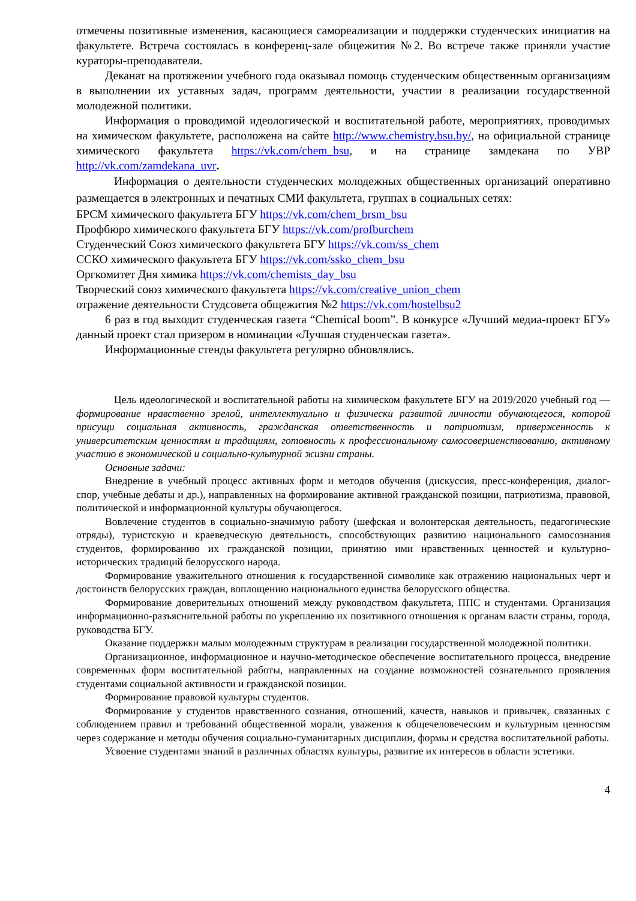отмечены позитивные изменения, касающиеся самореализации и поддержки студенческих инициатив на факультете. Встреча состоялась в конференц-зале общежития №2. Во встрече также приняли участие кураторы-преподаватели.
Деканат на протяжении учебного года оказывал помощь студенческим общественным организациям в выполнении их уставных задач, программ деятельности, участии в реализации государственной молодежной политики.
Информация о проводимой идеологической и воспитательной работе, мероприятиях, проводимых на химическом факультете, расположена на сайте http://www.chemistry.bsu.by/, на официальной странице химического факультета https://vk.com/chem_bsu, и на странице замдекана по УВР http://vk.com/zamdekana_uvr.
Информация о деятельности студенческих молодежных общественных организаций оперативно размещается в электронных и печатных СМИ факультета, группах в социальных сетях:
БРСМ химического факультета БГУ https://vk.com/chem_brsm_bsu
Профбюро химического факультета БГУ https://vk.com/profburchem
Студенческий Союз химического факультета БГУ https://vk.com/ss_chem
ССКО химического факультета БГУ https://vk.com/ssko_chem_bsu
Оргкомитет Дня химика https://vk.com/chemists_day_bsu
Творческий союз химического факультета https://vk.com/creative_union_chem
отражение деятельности Студсовета общежития №2 https://vk.com/hostelbsu2
6 раз в год выходит студенческая газета “Chemical boom”. В конкурсе «Лучший медиа-проект БГУ» данный проект стал призером в номинации «Лучшая студенческая газета».
Информационные стенды факультета регулярно обновлялись.
Цель идеологической и воспитательной работы на химическом факультете БГУ на 2019/2020 учебный год — формирование нравственно зрелой, интеллектуально и физически развитой личности обучающегося, которой присущи социальная активность, гражданская ответственность и патриотизм, приверженность к университетским ценностям и традициям, готовность к профессиональному самосовершенствованию, активному участию в экономической и социально-культурной жизни страны.
Основные задачи:
Внедрение в учебный процесс активных форм и методов обучения (дискуссия, пресс-конференция, диалог-спор, учебные дебаты и др.), направленных на формирование активной гражданской позиции, патриотизма, правовой, политической и информационной культуры обучающегося.
Вовлечение студентов в социально-значимую работу (шефская и волонтерская деятельность, педагогические отряды), туристскую и краеведческую деятельность, способствующих развитию национального самосознания студентов, формированию их гражданской позиции, принятию ими нравственных ценностей и культурно-исторических традиций белорусского народа.
Формирование уважительного отношения к государственной символике как отражению национальных черт и достоинств белорусских граждан, воплощению национального единства белорусского общества.
Формирование доверительных отношений между руководством факультета, ППС и студентами. Организация информационно-разъяснительной работы по укреплению их позитивного отношения к органам власти страны, города, руководства БГУ.
Оказание поддержки малым молодежным структурам в реализации государственной молодежной политики.
Организационное, информационное и научно-методическое обеспечение воспитательного процесса, внедрение современных форм воспитательной работы, направленных на создание возможностей сознательного проявления студентами социальной активности и гражданской позиции.
Формирование правовой культуры студентов.
Формирование у студентов нравственного сознания, отношений, качеств, навыков и привычек, связанных с соблюдением правил и требований общественной морали, уважения к общечеловеческим и культурным ценностям через содержание и методы обучения социально-гуманитарных дисциплин, формы и средства воспитательной работы.
Усвоение студентами знаний в различных областях культуры, развитие их интересов в области эстетики.
4